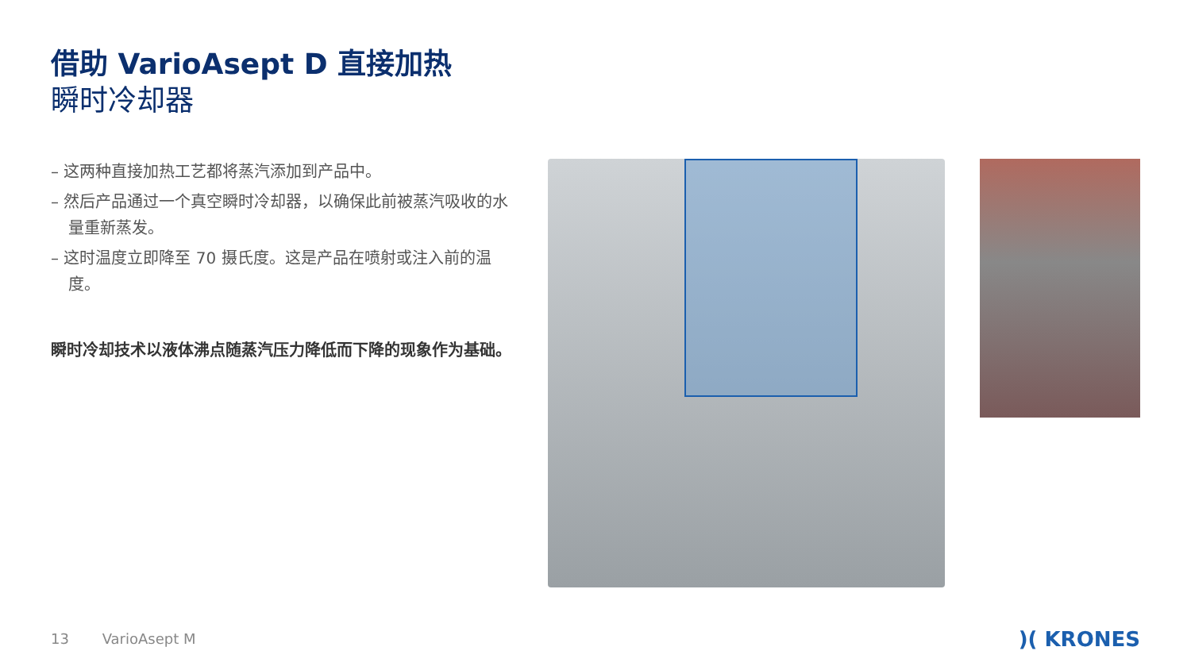借助 VarioAsept D 直接加热
瞬时冷却器
– 这两种直接加热工艺都将蒸汽添加到产品中。
– 然后产品通过一个真空瞬时冷却器，以确保此前被蒸汽吸收的水量重新蒸发。
– 这时温度立即降至 70 摄氏度。这是产品在喷射或注入前的温度。
瞬时冷却技术以液体沸点随蒸汽压力降低而下降的现象作为基础。
13 VarioAsept M )( KRONES